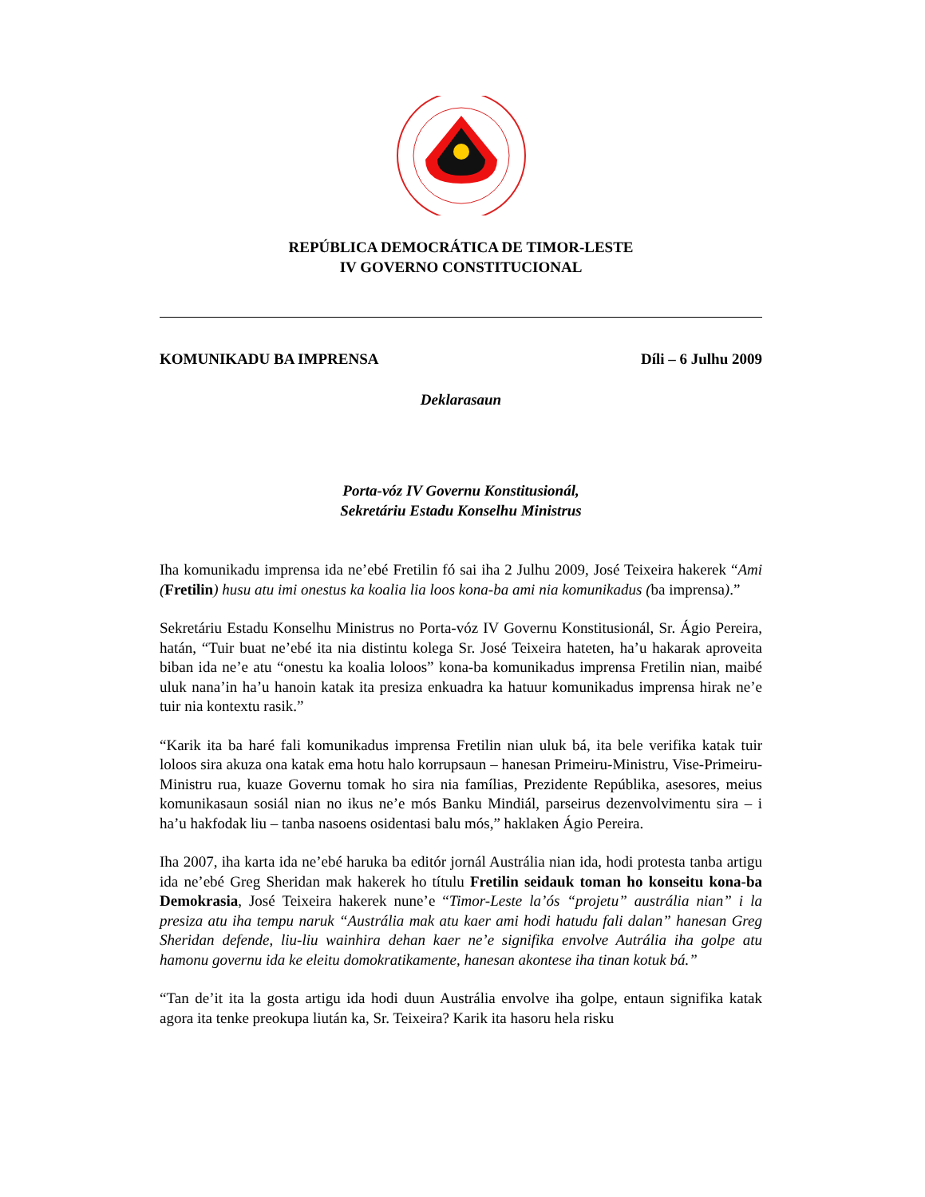REPÚBLICA DEMOCRÁTICA DE TIMOR-LESTE
IV GOVERNO CONSTITUCIONAL
KOMUNIKADU BA IMPRENSA Díli – 6 Julhu 2009
Deklarasaun
Porta-vóz IV Governu Konstitusionál,
Sekretáriu Estadu Konselhu Ministrus
Iha komunikadu imprensa ida ne’ebé Fretilin fó sai iha 2 Julhu 2009, José Teixeira hakerek “Ami (Fretilin) husu atu imi onestus ka koalia lia loos kona-ba ami nia komunikadus (ba imprensa).”
Sekretáriu Estadu Konselhu Ministrus no Porta-vóz IV Governu Konstitusionál, Sr. Ágio Pereira, hatán, “Tuir buat ne’ebé ita nia distintu kolega Sr. José Teixeira hateten, ha’u hakarak aproveita biban ida ne’e atu “onestu ka koalia loloos” kona-ba komunikadus imprensa Fretilin nian, maibé uluk nana’in ha’u hanoin katak ita presiza enkuadra ka hatuur komunikadus imprensa hirak ne’e tuir nia kontextu rasik.”
“Karik ita ba haré fali komunikadus imprensa Fretilin nian uluk bá, ita bele verifika katak tuir loloos sira akuza ona katak ema hotu halo korrupsaun – hanesan Primeiru-Ministru, Vise-Primeiru-Ministru rua, kuaze Governu tomak ho sira nia famílias, Prezidente Repúblika, asesores, meius komunikasaun sosiál nian no ikus ne’e mós Banku Mindiál, parseirus dezenvolvimentu sira – i ha’u hakfodak liu – tanba nasoens osidentasi balu mós,” haklaken Ágio Pereira.
Iha 2007, iha karta ida ne’ebé haruka ba editór jornál Austrália nian ida, hodi protesta tanba artigu ida ne’ebé Greg Sheridan mak hakerek ho títulu Fretilin seidauk toman ho konseitu kona-ba Demokrasia, José Teixeira hakerek nune’e “Timor-Leste la’ós “projetu” austrália nian” i la presiza atu iha tempu naruk “Austrália mak atu kaer ami hodi hatudu fali dalan” hanesan Greg Sheridan defende, liu-liu wainhira dehan kaer ne’e signifika envolve Autrália iha golpe atu hamonu governu ida ke eleitu domokratikamente, hanesan akontese iha tinan kotuk bá.”
“Tan de’it ita la gosta artigu ida hodi duun Austrália envolve iha golpe, entaun signifika katak agora ita tenke preokupa liután ka, Sr. Teixeira? Karik ita hasoru hela risku